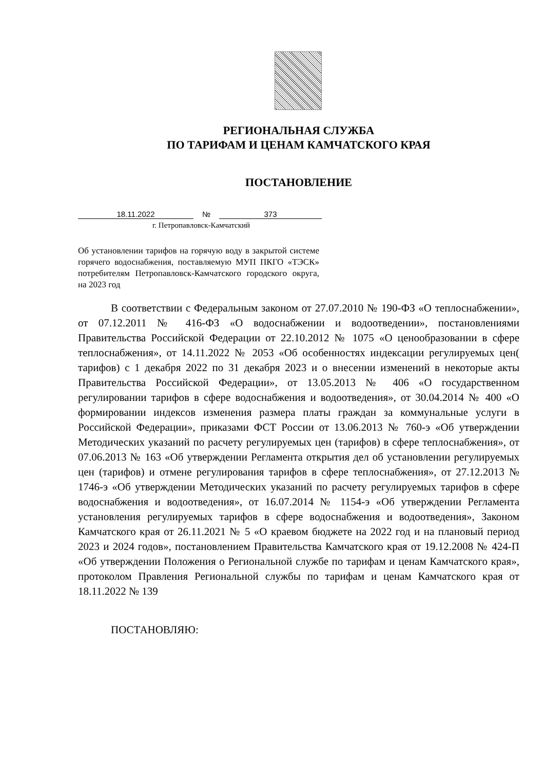РЕГИОНАЛЬНАЯ СЛУЖБА
ПО ТАРИФАМ И ЦЕНАМ КАМЧАТСКОГО КРАЯ
ПОСТАНОВЛЕНИЕ
18.11.2022 № 373
г. Петропавловск-Камчатский
Об установлении тарифов на горячую воду в закрытой системе горячего водоснабжения, поставляемую МУП ПКГО «ТЭСК» потребителям Петропавловск-Камчатского городского округа, на 2023 год
В соответствии с Федеральным законом от 27.07.2010 № 190-ФЗ «О теплоснабжении», от 07.12.2011 № 416-ФЗ «О водоснабжении и водоотведении», постановлениями Правительства Российской Федерации от 22.10.2012 № 1075 «О ценообразовании в сфере теплоснабжения», от 14.11.2022 № 2053 «Об особенностях индексации регулируемых цен( тарифов) с 1 декабря 2022 по 31 декабря 2023 и о внесении изменений в некоторые акты Правительства Российской Федерации», от 13.05.2013 № 406 «О государственном регулировании тарифов в сфере водоснабжения и водоотведения», от 30.04.2014 № 400 «О формировании индексов изменения размера платы граждан за коммунальные услуги в Российской Федерации», приказами ФСТ России от 13.06.2013 № 760-э «Об утверждении Методических указаний по расчету регулируемых цен (тарифов) в сфере теплоснабжения», от 07.06.2013 № 163 «Об утверждении Регламента открытия дел об установлении регулируемых цен (тарифов) и отмене регулирования тарифов в сфере теплоснабжения», от 27.12.2013 № 1746-э «Об утверждении Методических указаний по расчету регулируемых тарифов в сфере водоснабжения и водоотведения», от 16.07.2014 № 1154-э «Об утверждении Регламента установления регулируемых тарифов в сфере водоснабжения и водоотведения», Законом Камчатского края от 26.11.2021 № 5 «О краевом бюджете на 2022 год и на плановый период 2023 и 2024 годов», постановлением Правительства Камчатского края от 19.12.2008 № 424-П «Об утверждении Положения о Региональной службе по тарифам и ценам Камчатского края», протоколом Правления Региональной службы по тарифам и ценам Камчатского края от 18.11.2022 № 139
ПОСТАНОВЛЯЮ: